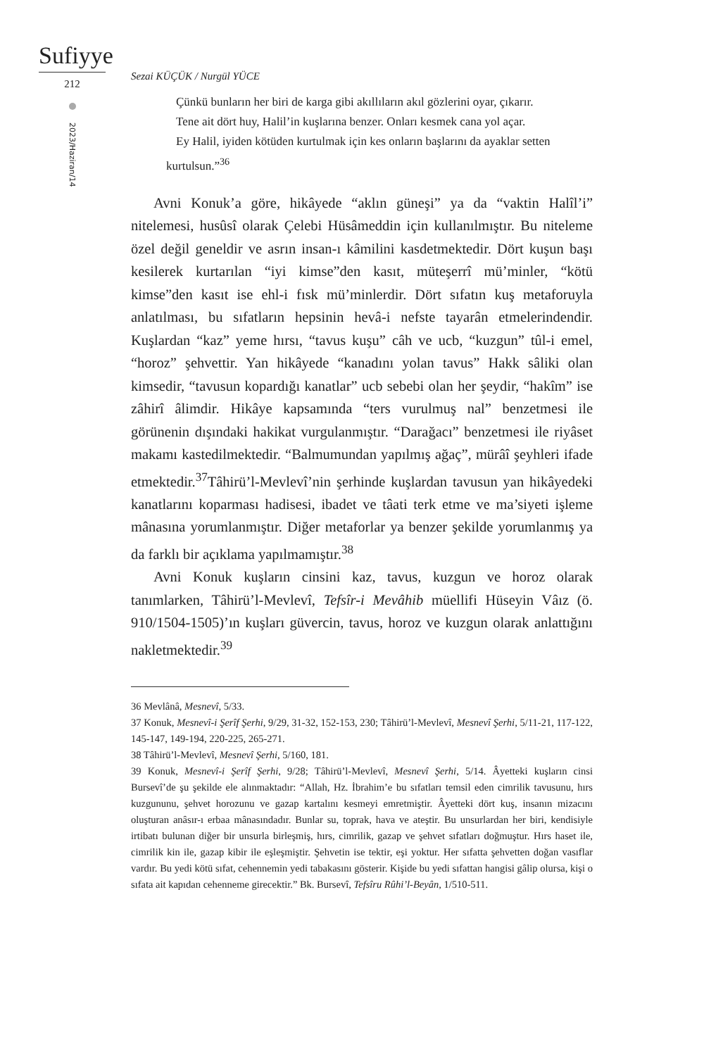Sufiyye
212
2023/Haziran/14
Sezai KÜÇÜK / Nurgül YÜCE
Çünkü bunların her biri de karga gibi akıllıların akıl gözlerini oyar, çıkarır.
Tene ait dört huy, Halil’in kuşlarına benzer. Onları kesmek cana yol açar.
Ey Halil, iyiden kötüden kurtulmak için kes onların başlarını da ayaklar setten kurtulsun.”<sup>36</sup>
Avni Konuk’a göre, hikâyede “aklın güneşi” ya da “vaktin Halîl’i” nitelemesi, husûsî olarak Çelebi Hüsâmeddin için kullanılmıştır. Bu niteleme özel değil geneldir ve asrın insan-ı kâmilini kasdetmektedir. Dört kuşun başı kesilerek kurtarılan “iyi kimse”den kasıt, müteşerrî mü’minler, “kötü kimse”den kasıt ise ehl-i fısk mü’minlerdir. Dört sıfatın kuş metaforuyla anlatılması, bu sıfatların hepsinin hevâ-i nefste tayarân etmelerindendir. Kuşlardan “kaz” yeme hırsı, “tavus kuşu” câh ve ucb, “kuzgun” tûl-i emel, “horoz” şehvettir. Yan hikâyede “kanadını yolan tavus” Hakk sâliki olan kimsedir, “tavusun kopardığı kanatlar” ucb sebebi olan her şeydir, “hakîm” ise zâhirî âlimdir. Hikâye kapsamında “ters vurulmuş nal” benzetmesi ile görünenin dışındaki hakikat vurgulanmıştır. “Darağacı” benzetmesi ile riyâset makamı kastedilmektedir. “Balmumundan yapılmış ağaç”, mürâî şeyhleri ifade etmektedir.<sup>37</sup>Tâhirü’l-Mevlevî’nin şerhinde kuşlardan tavusun yan hikâyedeki kanatlarını koparması hadisesi, ibadet ve tâati terk etme ve ma’siyeti işleme mânasına yorumlanmıştır. Diğer metaforlar ya benzer şekilde yorumlanmış ya da farklı bir açıklama yapılmamıştır.<sup>38</sup>
Avni Konuk kuşların cinsini kaz, tavus, kuzgun ve horoz olarak tanımlarken, Tâhirü’l-Mevlevî, Tefsîr-i Mevâhib müellifi Hüseyin Vâız (ö. 910/1504-1505)’ın kuşları güvercin, tavus, horoz ve kuzgun olarak anlattığını nakletmektedir.<sup>39</sup>
36 Mevlânâ, Mesnevî, 5/33.
37 Konuk, Mesnevî-i Şerîf Şerhi, 9/29, 31-32, 152-153, 230; Tâhirü’l-Mevlevî, Mesnevî Şerhi, 5/11-21, 117-122, 145-147, 149-194, 220-225, 265-271.
38 Tâhirü’l-Mevlevî, Mesnevî Şerhi, 5/160, 181.
39 Konuk, Mesnevî-i Şerîf Şerhi, 9/28; Tâhirü’l-Mevlevî, Mesnevî Şerhi, 5/14. Âyetteki kuşların cinsi Bursevî’de şu şekilde ele alınmaktadır: “Allah, Hz. İbrahim’e bu sıfatları temsil eden cimrilik tavusunu, hırs kuzgununu, şehvet horozunu ve gazap kartalını kesmeyi emretmiştir. Âyetteki dört kuş, insanın mizacını oluşturan anâsır-ı erbaa mânasındadır. Bunlar su, toprak, hava ve ateştir. Bu unsurlardan her biri, kendisiyle irtibatı bulunan diğer bir unsurla birleşmiş, hırs, cimrilik, gazap ve şehvet sıfatları doğmuştur. Hırs haset ile, cimrilik kin ile, gazap kibir ile eşleşmiştir. Şehvetin ise tektir, eşi yoktur. Her sıfatta şehvetten doğan vasıflar vardır. Bu yedi kötü sıfat, cehennemin yedi tabakasını gösterir. Kişide bu yedi sıfattan hangisi gâlip olursa, kişi o sıfata ait kapıdan cehenneme girecektir.” Bk. Bursevî, Tefsîru Rûhi’l-Beyân, 1/510-511.